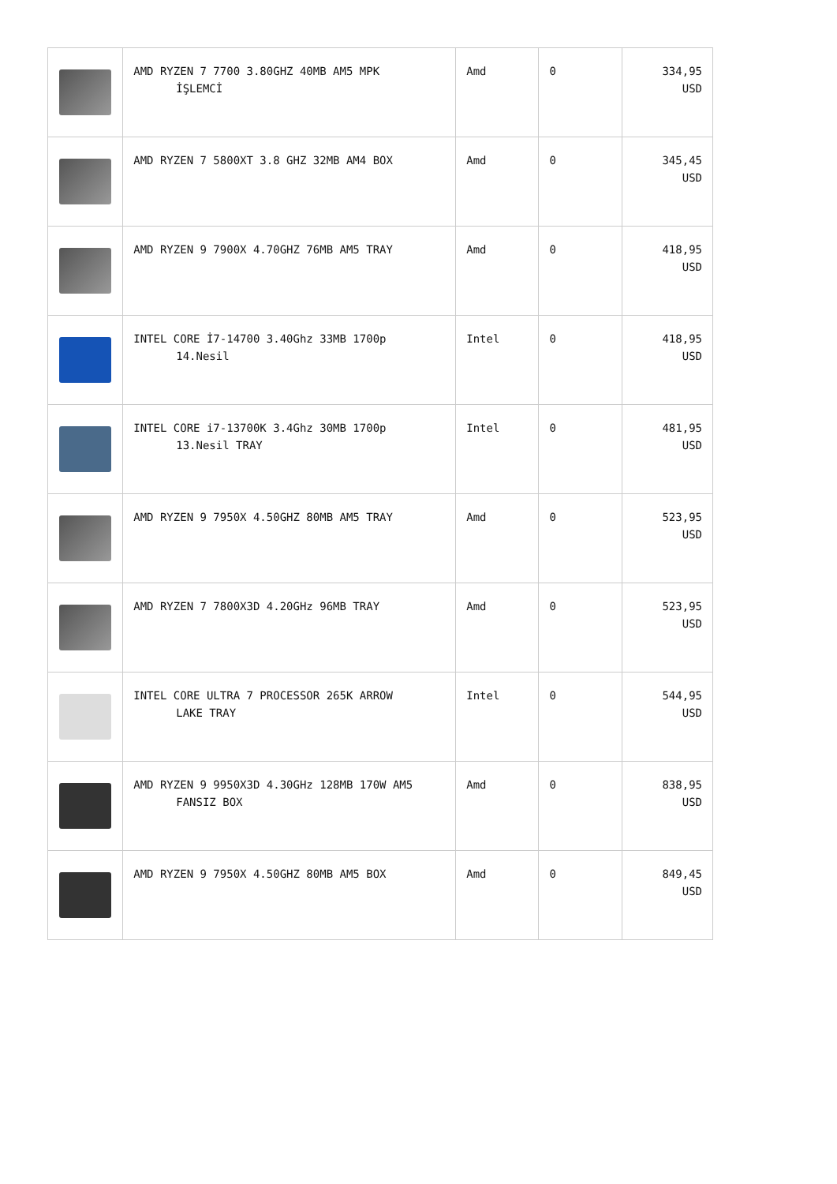| | AMD RYZEN 7 7700 3.80GHZ 40MB AM5 MPK İŞLEMCİ | Amd | 0 | 334,95 USD |
| | AMD RYZEN 7 5800XT 3.8 GHZ 32MB AM4 BOX | Amd | 0 | 345,45 USD |
| | AMD RYZEN 9 7900X 4.70GHZ 76MB AM5 TRAY | Amd | 0 | 418,95 USD |
| | INTEL CORE İ7-14700 3.40Ghz 33MB 1700p 14.Nesil | Intel | 0 | 418,95 USD |
| | INTEL CORE i7-13700K 3.4Ghz 30MB 1700p 13.Nesil TRAY | Intel | 0 | 481,95 USD |
| | AMD RYZEN 9 7950X 4.50GHZ 80MB AM5 TRAY | Amd | 0 | 523,95 USD |
| | AMD RYZEN 7 7800X3D 4.20GHz 96MB TRAY | Amd | 0 | 523,95 USD |
| | INTEL CORE ULTRA 7 PROCESSOR 265K ARROW LAKE TRAY | Intel | 0 | 544,95 USD |
| | AMD RYZEN 9 9950X3D 4.30GHz 128MB 170W AM5 FANSIZ BOX | Amd | 0 | 838,95 USD |
| | AMD RYZEN 9 7950X 4.50GHZ 80MB AM5 BOX | Amd | 0 | 849,45 USD |